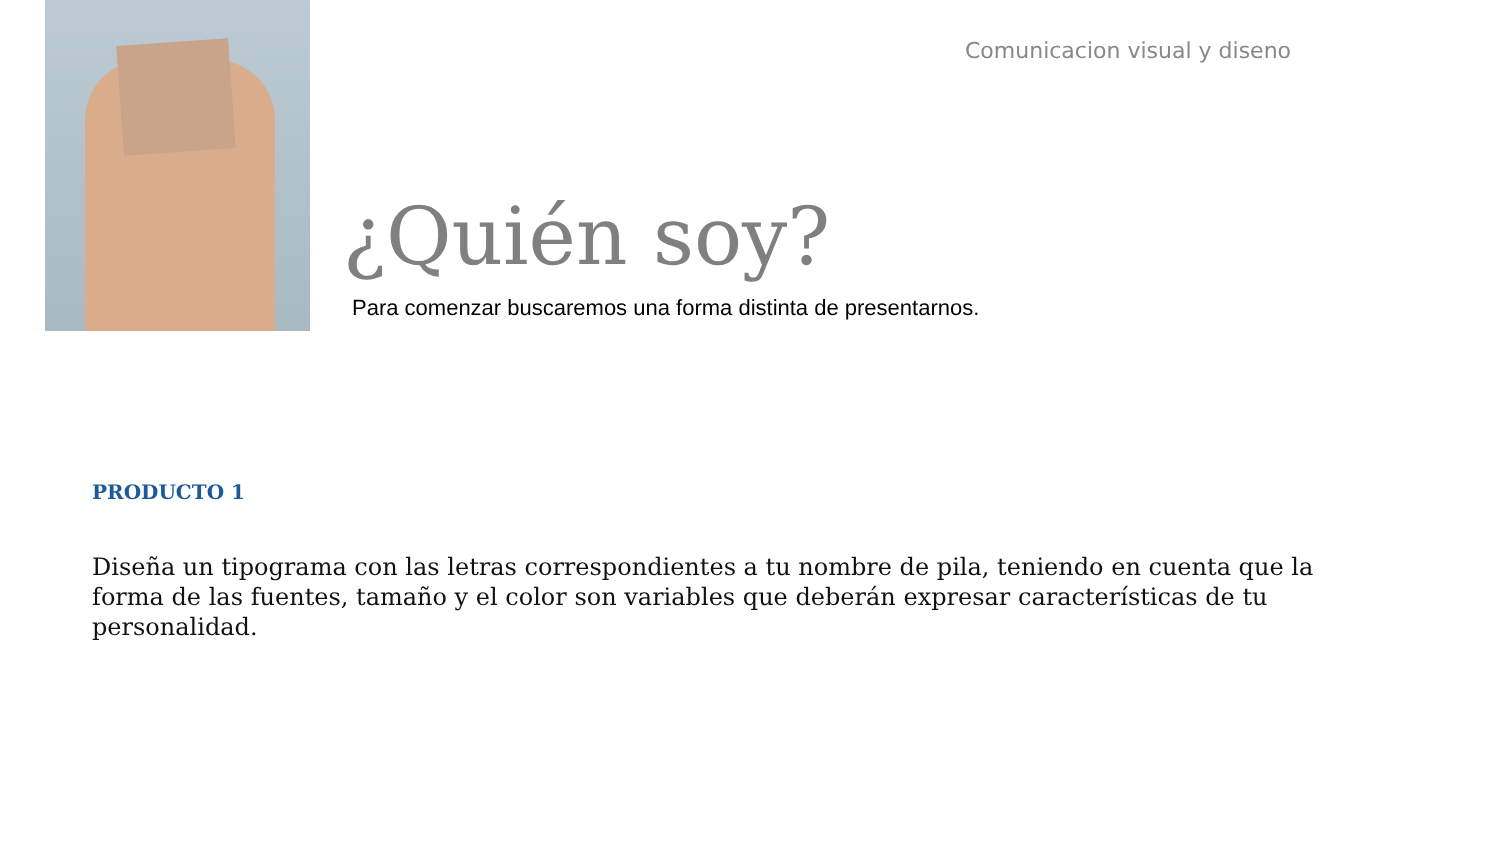Comunicacion visual y diseno
¿Quién soy?
Para comenzar buscaremos una forma distinta de presentarnos.
PRODUCTO 1
Diseña un tipograma con las letras correspondientes a tu nombre de pila, teniendo en cuenta que la forma de las fuentes, tamaño y el color son variables que deberán expresar características de tu personalidad.